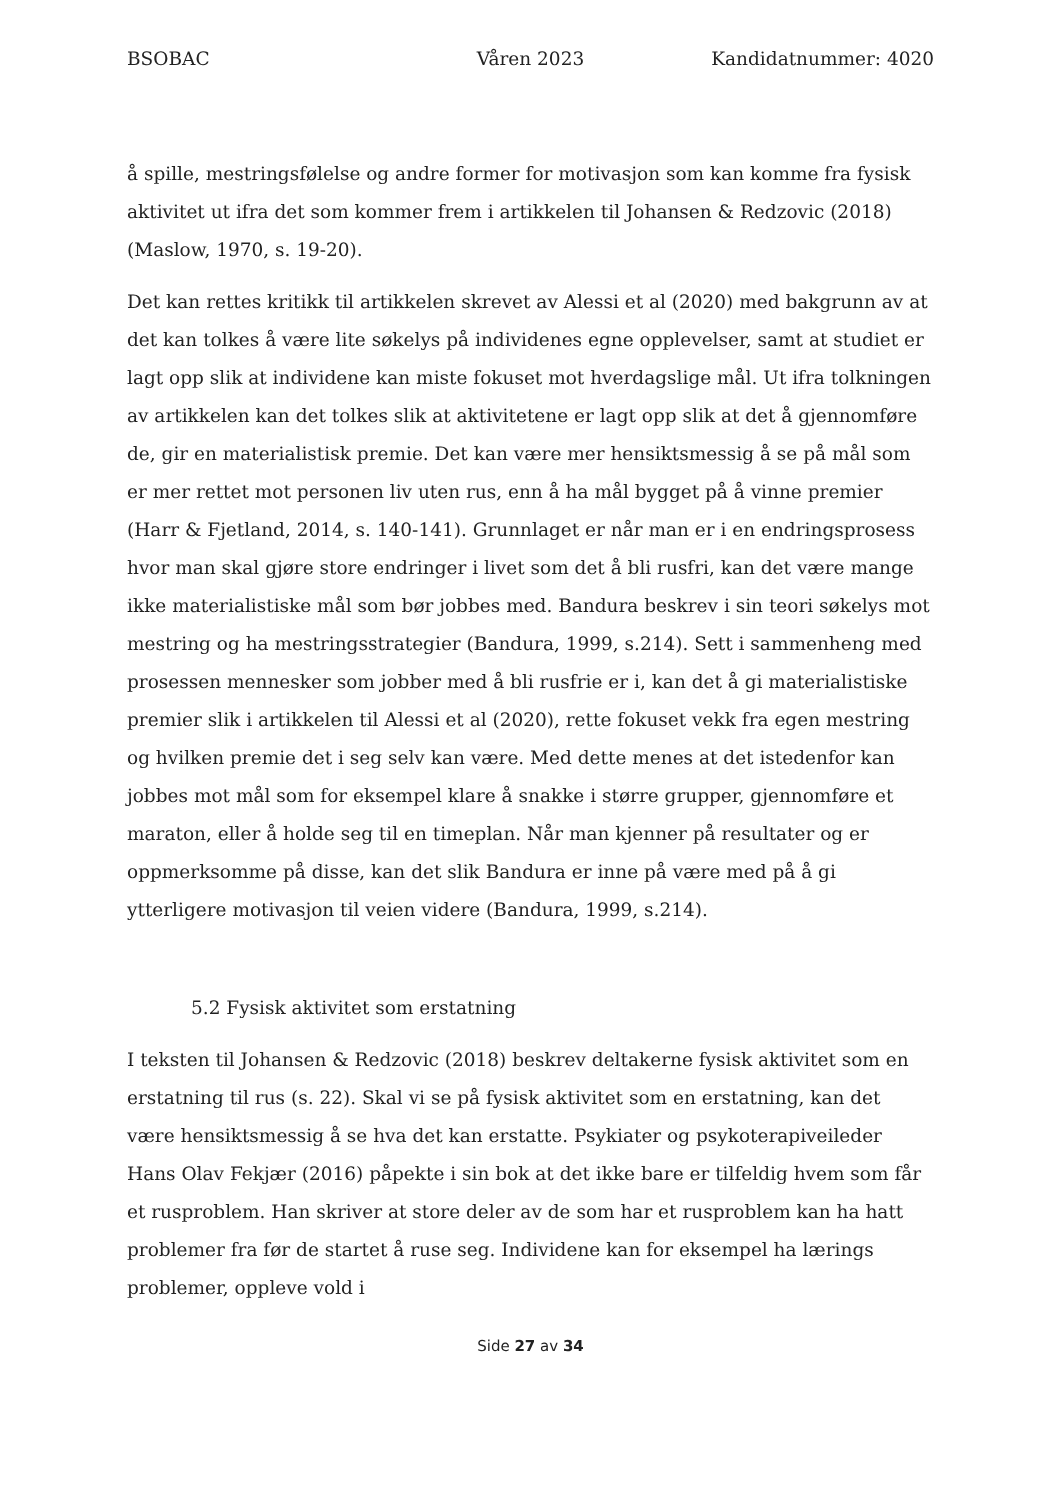BSOBAC Våren 2023 Kandidatnummer: 4020
å spille, mestringsfølelse og andre former for motivasjon som kan komme fra fysisk aktivitet ut ifra det som kommer frem i artikkelen til Johansen & Redzovic (2018) (Maslow, 1970, s. 19-20).
Det kan rettes kritikk til artikkelen skrevet av Alessi et al (2020) med bakgrunn av at det kan tolkes å være lite søkelys på individenes egne opplevelser, samt at studiet er lagt opp slik at individene kan miste fokuset mot hverdagslige mål. Ut ifra tolkningen av artikkelen kan det tolkes slik at aktivitetene er lagt opp slik at det å gjennomføre de, gir en materialistisk premie. Det kan være mer hensiktsmessig å se på mål som er mer rettet mot personen liv uten rus, enn å ha mål bygget på å vinne premier (Harr & Fjetland, 2014, s. 140-141). Grunnlaget er når man er i en endringsprosess hvor man skal gjøre store endringer i livet som det å bli rusfri, kan det være mange ikke materialistiske mål som bør jobbes med. Bandura beskrev i sin teori søkelys mot mestring og ha mestringsstrategier (Bandura, 1999, s.214). Sett i sammenheng med prosessen mennesker som jobber med å bli rusfrie er i, kan det å gi materialistiske premier slik i artikkelen til Alessi et al (2020), rette fokuset vekk fra egen mestring og hvilken premie det i seg selv kan være. Med dette menes at det istedenfor kan jobbes mot mål som for eksempel klare å snakke i større grupper, gjennomføre et maraton, eller å holde seg til en timeplan. Når man kjenner på resultater og er oppmerksomme på disse, kan det slik Bandura er inne på være med på å gi ytterligere motivasjon til veien videre (Bandura, 1999, s.214).
5.2 Fysisk aktivitet som erstatning
I teksten til Johansen & Redzovic (2018) beskrev deltakerne fysisk aktivitet som en erstatning til rus (s. 22). Skal vi se på fysisk aktivitet som en erstatning, kan det være hensiktsmessig å se hva det kan erstatte. Psykiater og psykoterapiveileder Hans Olav Fekjær (2016) påpekte i sin bok at det ikke bare er tilfeldig hvem som får et rusproblem. Han skriver at store deler av de som har et rusproblem kan ha hatt problemer fra før de startet å ruse seg. Individene kan for eksempel ha lærings problemer, oppleve vold i
Side 27 av 34